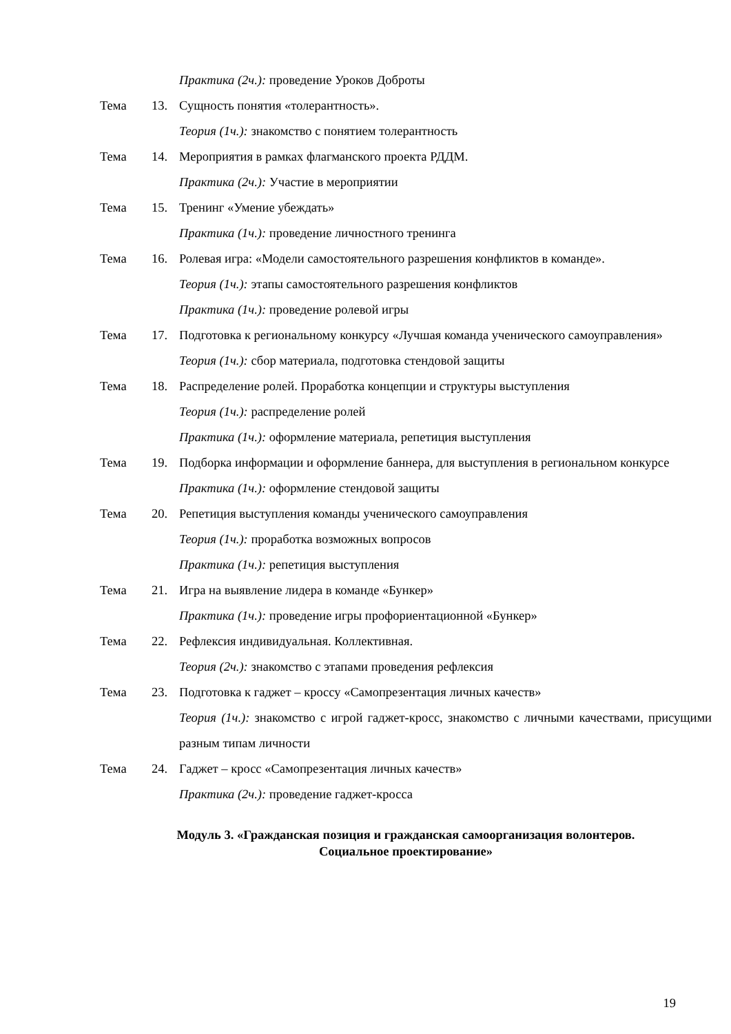Практика (2ч.): проведение Уроков Доброты
Тема 13. Сущность понятия «толерантность».
Теория (1ч.): знакомство с понятием толерантность
Тема 14. Мероприятия в рамках флагманского проекта РДДМ.
Практика (2ч.): Участие в мероприятии
Тема 15. Тренинг «Умение убеждать»
Практика (1ч.): проведение личностного тренинга
Тема 16. Ролевая игра: «Модели самостоятельного разрешения конфликтов в команде».
Теория (1ч.): этапы самостоятельного разрешения конфликтов
Практика (1ч.): проведение ролевой игры
Тема 17. Подготовка к региональному конкурсу «Лучшая команда ученического самоуправления»
Теория (1ч.): сбор материала, подготовка стендовой защиты
Тема 18. Распределение ролей. Проработка концепции и структуры выступления
Теория (1ч.): распределение ролей
Практика (1ч.): оформление материала, репетиция выступления
Тема 19. Подборка информации и оформление баннера, для выступления в региональном конкурсе
Практика (1ч.): оформление стендовой защиты
Тема 20. Репетиция выступления команды ученического самоуправления
Теория (1ч.): проработка возможных вопросов
Практика (1ч.): репетиция выступления
Тема 21. Игра на выявление лидера в команде «Бункер»
Практика (1ч.): проведение игры профориентационной «Бункер»
Тема 22. Рефлексия индивидуальная. Коллективная.
Теория (2ч.): знакомство с этапами проведения рефлексия
Тема 23. Подготовка к гаджет – кроссу «Самопрезентация личных качеств»
Теория (1ч.): знакомство с игрой гаджет-кросс, знакомство с личными качествами, присущими разным типам личности
Тема 24. Гаджет – кросс «Самопрезентация личных качеств»
Практика (2ч.): проведение гаджет-кросса
Модуль 3. «Гражданская позиция и гражданская самоорганизация волонтеров.
Социальное проектирование»
19